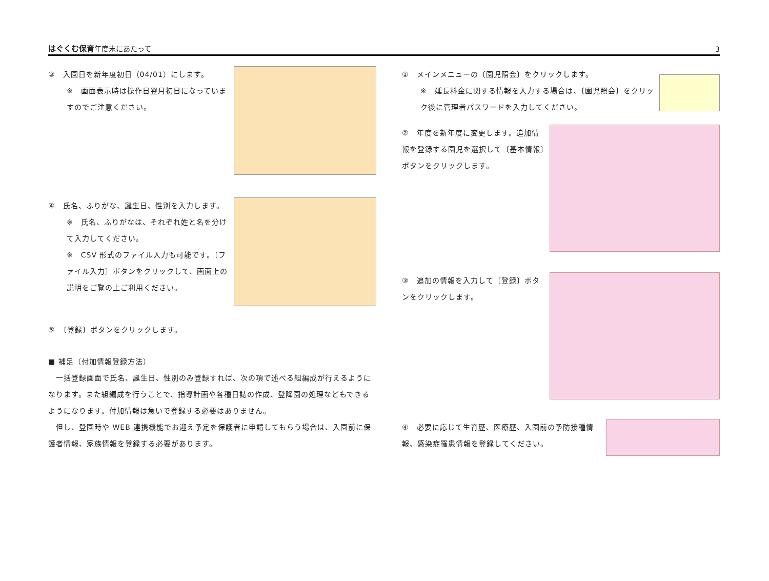はぐくむ保育年度末にあたって 3
③　入園日を新年度初日（04/01）にします。
※　画面表示時は操作日翌月初日になっていますのでご注意ください。
④　氏名、ふりがな、誕生日、性別を入力します。
※　氏名、ふりがなは、それぞれ姓と名を分けて入力してください。
※　CSV 形式のファイル入力も可能です。〔ファイル入力〕ボタンをクリックして、画面上の説明をご覧の上ご利用ください。
⑤　〔登録〕ボタンをクリックします。
■ 補足（付加情報登録方法）
　一括登録画面で氏名、誕生日、性別のみ登録すれば、次の項で述べる組編成が行えるようになります。また組編成を行うことで、指導計画や各種日誌の作成、登降園の処理などもできるようになります。付加情報は急いで登録する必要はありません。
　但し、登園時や WEB 連携機能でお迎え予定を保護者に申請してもらう場合は、入園前に保護者情報、家族情報を登録する必要があります。
①　メインメニューの〔園児照会〕をクリックします。
※　延長料金に関する情報を入力する場合は、〔園児照会〕をクリック後に管理者パスワードを入力してください。
②　年度を新年度に変更します。追加情報を登録する園児を選択して〔基本情報〕ボタンをクリックします。
③　追加の情報を入力して〔登録〕ボタンをクリックします。
④　必要に応じて生育歴、医療歴、入園前の予防接種情報、感染症罹患情報を登録してください。